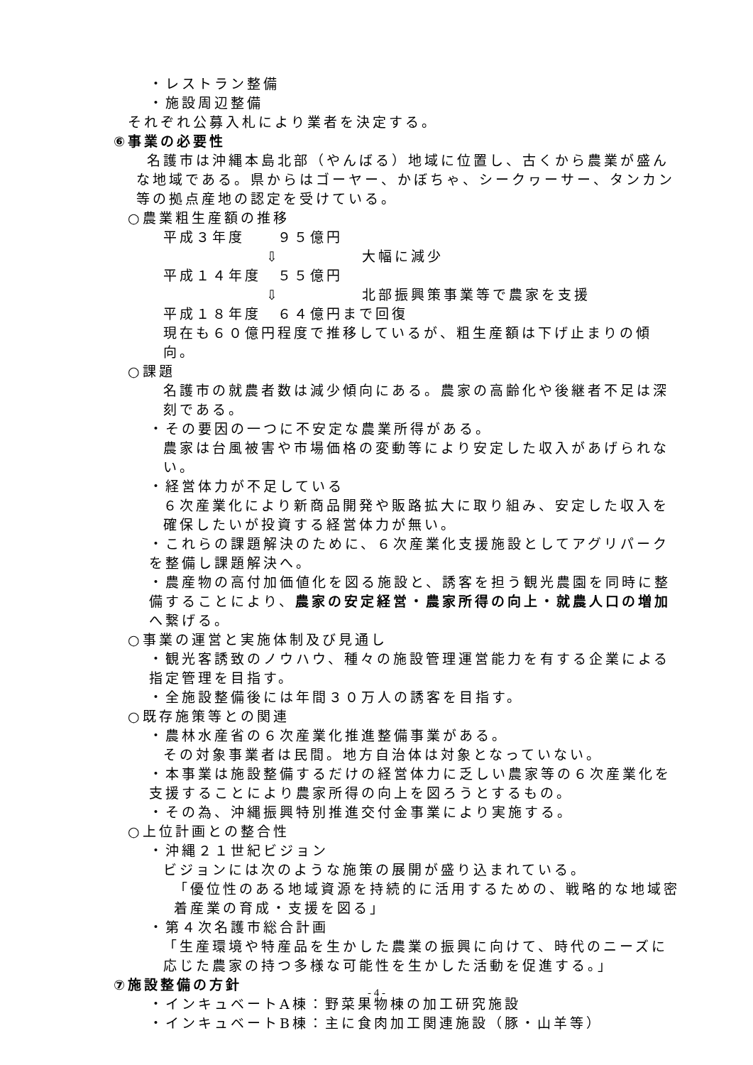・レストラン整備
・施設周辺整備
それぞれ公募入札により業者を決定する。
⑥事業の必要性
名護市は沖縄本島北部（やんばる）地域に位置し、古くから農業が盛んな地域である。県からはゴーヤー、かぼちゃ、シークヮーサー、タンカン等の拠点産地の認定を受けている。
○農業粗生産額の推移
平成３年度　　９５億円
⇩　　　　　大幅に減少
平成１４年度　５５億円
⇩　　　　　北部振興策事業等で農家を支援
平成１８年度　６４億円まで回復
現在も６０億円程度で推移しているが、粗生産額は下げ止まりの傾向。
○課題
名護市の就農者数は減少傾向にある。農家の高齢化や後継者不足は深刻である。
・その要因の一つに不安定な農業所得がある。
農家は台風被害や市場価格の変動等により安定した収入があげられない。
・経営体力が不足している
６次産業化により新商品開発や販路拡大に取り組み、安定した収入を確保したいが投資する経営体力が無い。
・これらの課題解決のために、６次産業化支援施設としてアグリパークを整備し課題解決へ。
・農産物の高付加価値化を図る施設と、誘客を担う観光農園を同時に整備することにより、農家の安定経営・農家所得の向上・就農人口の増加へ繋げる。
○事業の運営と実施体制及び見通し
・観光客誘致のノウハウ、種々の施設管理運営能力を有する企業による指定管理を目指す。
・全施設整備後には年間３０万人の誘客を目指す。
○既存施策等との関連
・農林水産省の６次産業化推進整備事業がある。
その対象事業者は民間。地方自治体は対象となっていない。
・本事業は施設整備するだけの経営体力に乏しい農家等の６次産業化を支援することにより農家所得の向上を図ろうとするもの。
・その為、沖縄振興特別推進交付金事業により実施する。
○上位計画との整合性
・沖縄２１世紀ビジョン
ビジョンには次のような施策の展開が盛り込まれている。
「優位性のある地域資源を持続的に活用するための、戦略的な地域密着産業の育成・支援を図る」
・第４次名護市総合計画
「生産環境や特産品を生かした農業の振興に向けて、時代のニーズに応じた農家の持つ多様な可能性を生かした活動を促進する。」
⑦施設整備の方針
・インキュベートA棟：野菜果物棟の加工研究施設
・インキュベートB棟：主に食肉加工関連施設（豚・山羊等）
- 4 -